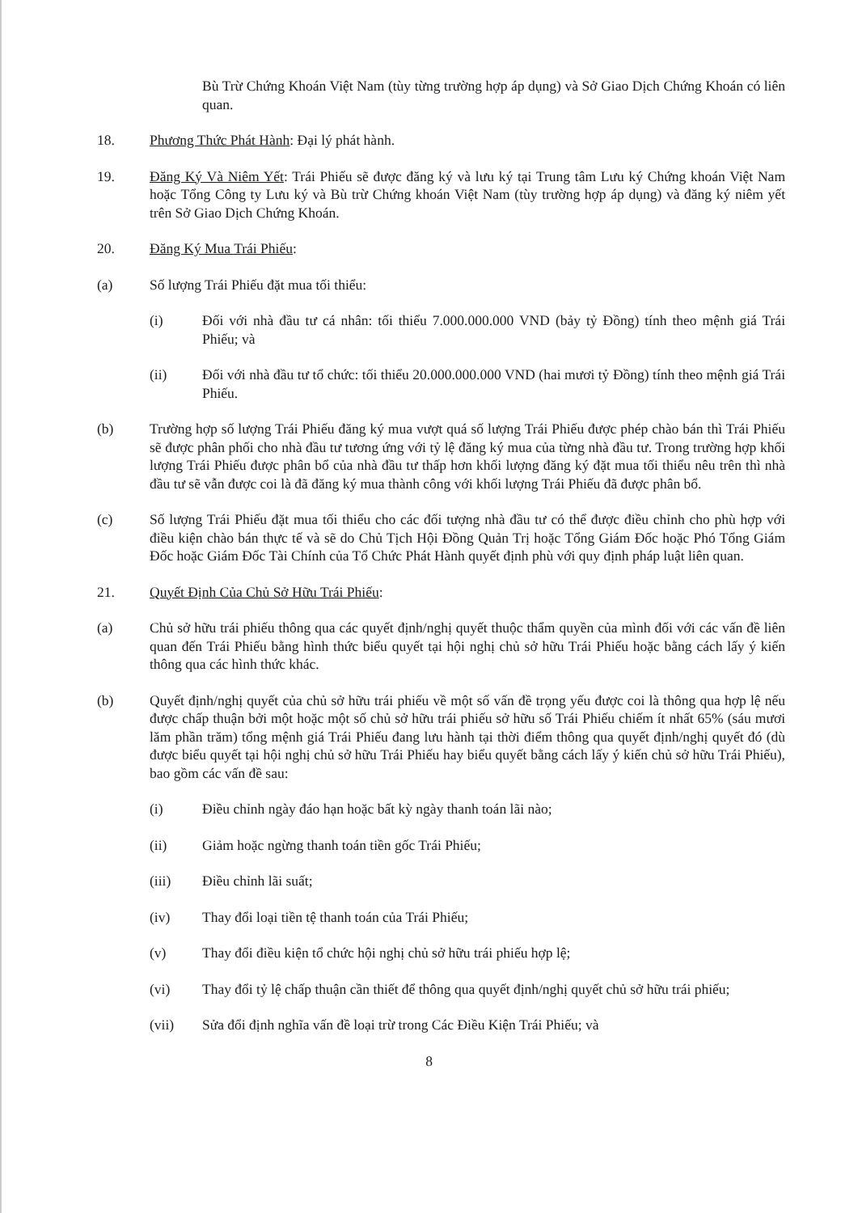Bù Trừ Chứng Khoán Việt Nam (tùy từng trường hợp áp dụng) và Sở Giao Dịch Chứng Khoán có liên quan.
18. Phương Thức Phát Hành: Đại lý phát hành.
19. Đăng Ký Và Niêm Yết: Trái Phiếu sẽ được đăng ký và lưu ký tại Trung tâm Lưu ký Chứng khoán Việt Nam hoặc Tổng Công ty Lưu ký và Bù trừ Chứng khoán Việt Nam (tùy trường hợp áp dụng) và đăng ký niêm yết trên Sở Giao Dịch Chứng Khoán.
20. Đăng Ký Mua Trái Phiếu:
(a) Số lượng Trái Phiếu đặt mua tối thiểu:
(i) Đối với nhà đầu tư cá nhân: tối thiểu 7.000.000.000 VND (bảy tỷ Đồng) tính theo mệnh giá Trái Phiếu; và
(ii) Đối với nhà đầu tư tổ chức: tối thiểu 20.000.000.000 VND (hai mươi tỷ Đồng) tính theo mệnh giá Trái Phiếu.
(b) Trường hợp số lượng Trái Phiếu đăng ký mua vượt quá số lượng Trái Phiếu được phép chào bán thì Trái Phiếu sẽ được phân phối cho nhà đầu tư tương ứng với tỷ lệ đăng ký mua của từng nhà đầu tư. Trong trường hợp khối lượng Trái Phiếu được phân bổ của nhà đầu tư thấp hơn khối lượng đăng ký đặt mua tối thiểu nêu trên thì nhà đầu tư sẽ vẫn được coi là đã đăng ký mua thành công với khối lượng Trái Phiếu đã được phân bổ.
(c) Số lượng Trái Phiếu đặt mua tối thiểu cho các đối tượng nhà đầu tư có thể được điều chỉnh cho phù hợp với điều kiện chào bán thực tế và sẽ do Chủ Tịch Hội Đồng Quản Trị hoặc Tổng Giám Đốc hoặc Phó Tổng Giám Đốc hoặc Giám Đốc Tài Chính của Tổ Chức Phát Hành quyết định phù với quy định pháp luật liên quan.
21. Quyết Định Của Chủ Sở Hữu Trái Phiếu:
(a) Chủ sở hữu trái phiếu thông qua các quyết định/nghị quyết thuộc thẩm quyền của mình đối với các vấn đề liên quan đến Trái Phiếu bằng hình thức biểu quyết tại hội nghị chủ sở hữu Trái Phiếu hoặc bằng cách lấy ý kiến thông qua các hình thức khác.
(b) Quyết định/nghị quyết của chủ sở hữu trái phiếu về một số vấn đề trọng yếu được coi là thông qua hợp lệ nếu được chấp thuận bởi một hoặc một số chủ sở hữu trái phiếu sở hữu số Trái Phiếu chiếm ít nhất 65% (sáu mươi lăm phần trăm) tổng mệnh giá Trái Phiếu đang lưu hành tại thời điểm thông qua quyết định/nghị quyết đó (dù được biểu quyết tại hội nghị chủ sở hữu Trái Phiếu hay biểu quyết bằng cách lấy ý kiến chủ sở hữu Trái Phiếu), bao gồm các vấn đề sau:
(i) Điều chỉnh ngày đáo hạn hoặc bất kỳ ngày thanh toán lãi nào;
(ii) Giảm hoặc ngừng thanh toán tiền gốc Trái Phiếu;
(iii) Điều chỉnh lãi suất;
(iv) Thay đổi loại tiền tệ thanh toán của Trái Phiếu;
(v) Thay đổi điều kiện tổ chức hội nghị chủ sở hữu trái phiếu hợp lệ;
(vi) Thay đổi tỷ lệ chấp thuận cần thiết để thông qua quyết định/nghị quyết chủ sở hữu trái phiếu;
(vii) Sửa đổi định nghĩa vấn đề loại trừ trong Các Điều Kiện Trái Phiếu; và
8